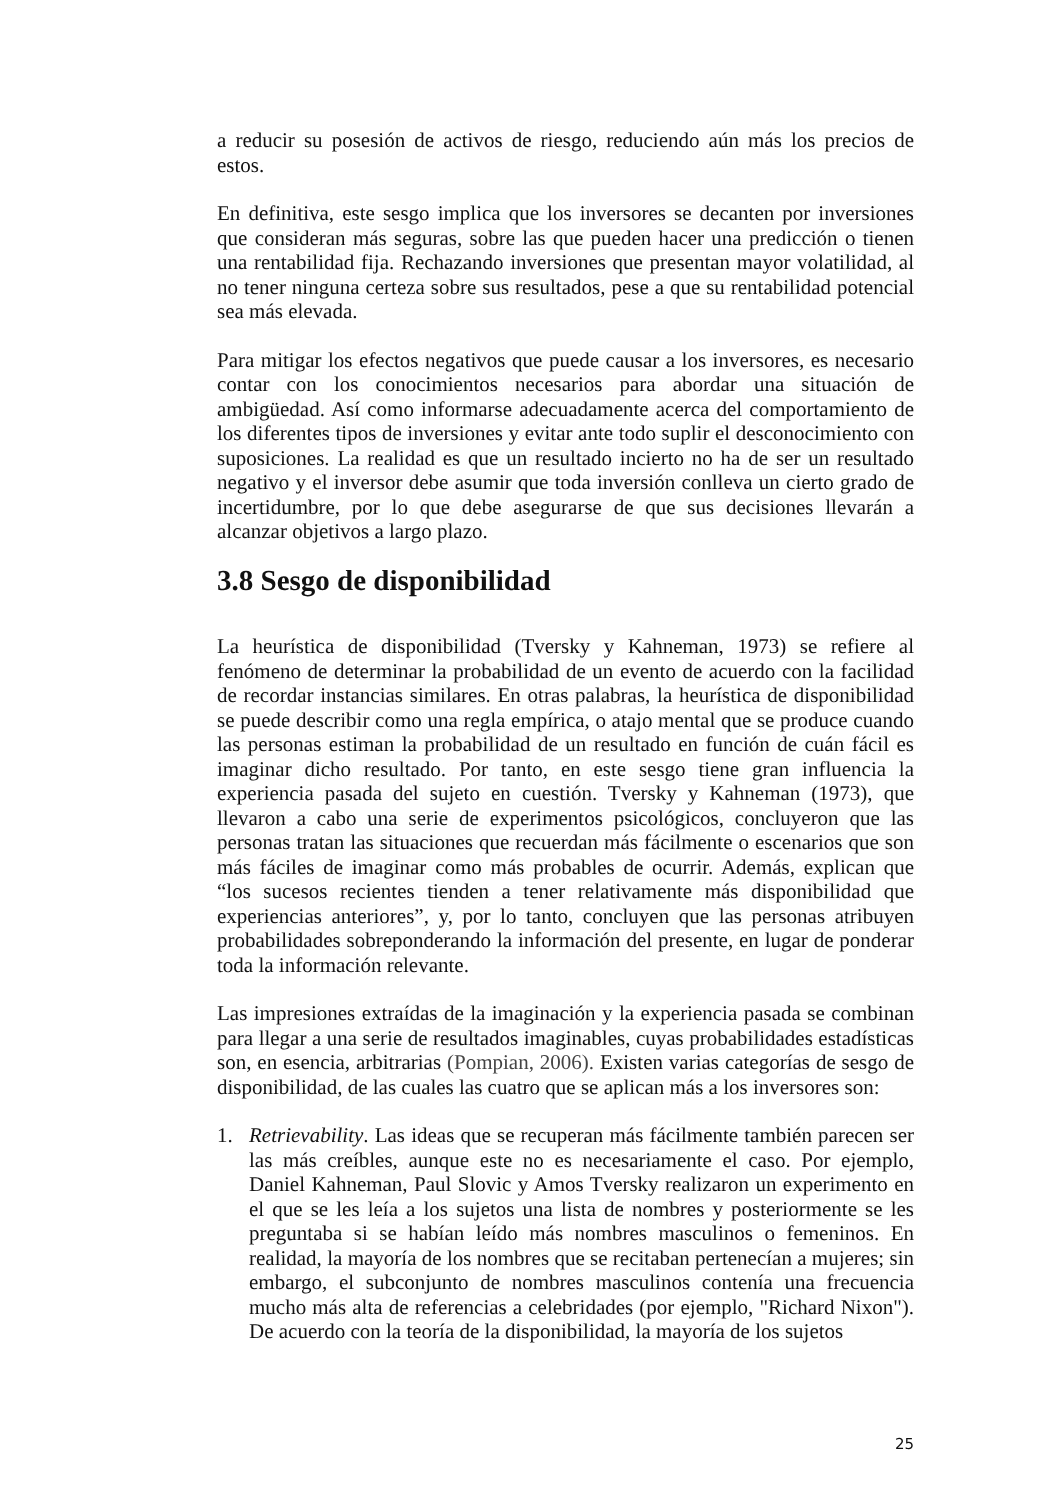a reducir su posesión de activos de riesgo, reduciendo aún más los precios de estos.
En definitiva, este sesgo implica que los inversores se decanten por inversiones que consideran más seguras, sobre las que pueden hacer una predicción o tienen una rentabilidad fija. Rechazando inversiones que presentan mayor volatilidad, al no tener ninguna certeza sobre sus resultados, pese a que su rentabilidad potencial sea más elevada.
Para mitigar los efectos negativos que puede causar a los inversores, es necesario contar con los conocimientos necesarios para abordar una situación de ambigüedad. Así como informarse adecuadamente acerca del comportamiento de los diferentes tipos de inversiones y evitar ante todo suplir el desconocimiento con suposiciones. La realidad es que un resultado incierto no ha de ser un resultado negativo y el inversor debe asumir que toda inversión conlleva un cierto grado de incertidumbre, por lo que debe asegurarse de que sus decisiones llevarán a alcanzar objetivos a largo plazo.
3.8 Sesgo de disponibilidad
La heurística de disponibilidad (Tversky y Kahneman, 1973) se refiere al fenómeno de determinar la probabilidad de un evento de acuerdo con la facilidad de recordar instancias similares. En otras palabras, la heurística de disponibilidad se puede describir como una regla empírica, o atajo mental que se produce cuando las personas estiman la probabilidad de un resultado en función de cuán fácil es imaginar dicho resultado. Por tanto, en este sesgo tiene gran influencia la experiencia pasada del sujeto en cuestión. Tversky y Kahneman (1973), que llevaron a cabo una serie de experimentos psicológicos, concluyeron que las personas tratan las situaciones que recuerdan más fácilmente o escenarios que son más fáciles de imaginar como más probables de ocurrir. Además, explican que “los sucesos recientes tienden a tener relativamente más disponibilidad que experiencias anteriores”, y, por lo tanto, concluyen que las personas atribuyen probabilidades sobreponderando la información del presente, en lugar de ponderar toda la información relevante.
Las impresiones extraídas de la imaginación y la experiencia pasada se combinan para llegar a una serie de resultados imaginables, cuyas probabilidades estadísticas son, en esencia, arbitrarias (Pompian, 2006). Existen varias categorías de sesgo de disponibilidad, de las cuales las cuatro que se aplican más a los inversores son:
1. Retrievability. Las ideas que se recuperan más fácilmente también parecen ser las más creíbles, aunque este no es necesariamente el caso. Por ejemplo, Daniel Kahneman, Paul Slovic y Amos Tversky realizaron un experimento en el que se les leía a los sujetos una lista de nombres y posteriormente se les preguntaba si se habían leído más nombres masculinos o femeninos. En realidad, la mayoría de los nombres que se recitaban pertenecían a mujeres; sin embargo, el subconjunto de nombres masculinos contenía una frecuencia mucho más alta de referencias a celebridades (por ejemplo, "Richard Nixon"). De acuerdo con la teoría de la disponibilidad, la mayoría de los sujetos
25